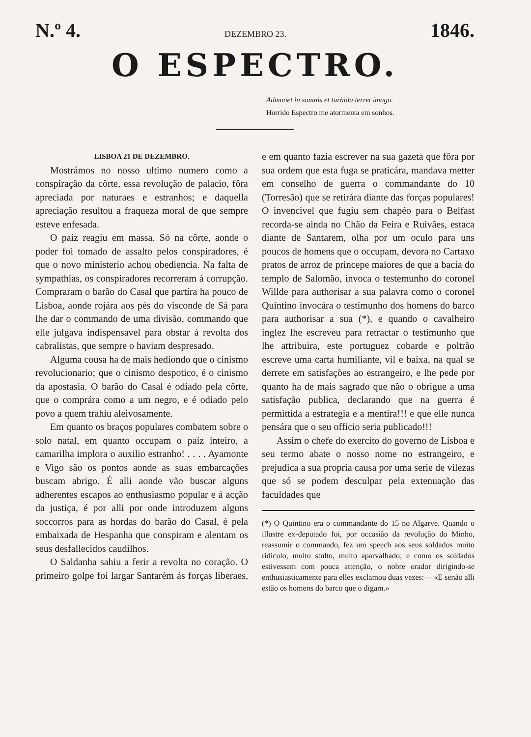N.º 4. DEZEMBRO 23. 1846.
O ESPECTRO.
Admonet in somnis et turbida terret imago.
Horrido Espectro me atormenta em sonhos.
LISBOA 21 DE DEZEMBRO.
Mostrámos no nosso ultimo numero como a conspiração da côrte, essa revolução de palacio, fôra apreciada por naturaes e estranhos; e daquella apreciação resultou a fraqueza moral de que sempre esteve enfesada.
O paiz reagiu em massa. Só na côrte, aonde o poder foi tomado de assalto pelos conspiradores, é que o novo ministerio achou obediencia. Na falta de sympathias, os conspiradores recorreram á corrupção. Compraram o barão do Casal que partíra ha pouco de Lisboa, aonde rojára aos pés do visconde de Sá para lhe dar o commando de uma divisão, commando que elle julgava indispensavel para obstar á revolta dos cabralistas, que sempre o haviam despresado.
Alguma cousa ha de mais hediondo que o cinismo revolucionario; que o cinismo despotico, é o cinismo da apostasia. O barão do Casal é odiado pela côrte, que o comprára como a um negro, e é odiado pelo povo a quem trahiu aleivosamente.
Em quanto os braços populares combatem sobre o solo natal, em quanto occupam o paiz inteiro, a camarilha implora o auxilio estranho! . . . . Ayamonte e Vigo são os pontos aonde as suas embarcações buscam abrigo. É alli aonde vão buscar alguns adherentes escapos ao enthusiasmo popular e á acção da justiça, é por alli por onde introduzem alguns soccorros para as hordas do barão do Casal, é pela embaixada de Hespanha que conspiram e alentam os seus desfallecidos caudilhos.
O Saldanha sahiu a ferir a revolta no coração. O primeiro golpe foi largar Santarém ás forças liberaes, e em quanto fazia escrever na sua gazeta que fôra por sua ordem que esta fuga se praticára, mandava metter em conselho de guerra o commandante do 10 (Torresão) que se retirára diante das forças populares! O invencivel que fugiu sem chapéo para o Belfast recorda-se ainda no Chão da Feira e Ruivães, estaca diante de Santarem, olha por um oculo para uns poucos de homens que o occupam, devora no Cartaxo pratos de arroz de princepe maiores de que a bacia do templo de Salomão, invoca o testemunho do coronel Willde para authorisar a sua palavra como o coronel Quintino invocára o testimunho dos homens do barco para authorisar a sua (*), e quando o cavalheiro inglez lhe escreveu para retractar o testimunho que lhe attribuira, este portuguez cobarde e poltrão escreve uma carta humiliante, vil e baixa, na qual se derrete em satisfações ao estrangeiro, e lhe pede por quanto ha de mais sagrado que não o obrigue a uma satisfação publica, declarando que na guerra é permittida a estrategia e a mentira!!! e que elle nunca pensára que o seu officio seria publicado!!!
Assim o chefe do exercito do governo de Lisboa e seu termo abate o nosso nome no estrangeiro, e prejudica a sua propria causa por uma serie de vilezas que só se podem desculpar pela extenuação das faculdades que
(*) O Quintino era o commandante do 15 no Algarve. Quando o illustre ex-deputado foi, por occasião da revolução do Minho, reassumir o commando, fez um speech aos seus soldados muito ridiculo, muito stulto, muito aparvalhado; e como os soldados estivessem com pouca attenção, o nobre orador dirigindo-se enthusiasticamente para elles exclamou duas vezes:— «E senão alli estão os homens do barco que o digam.»